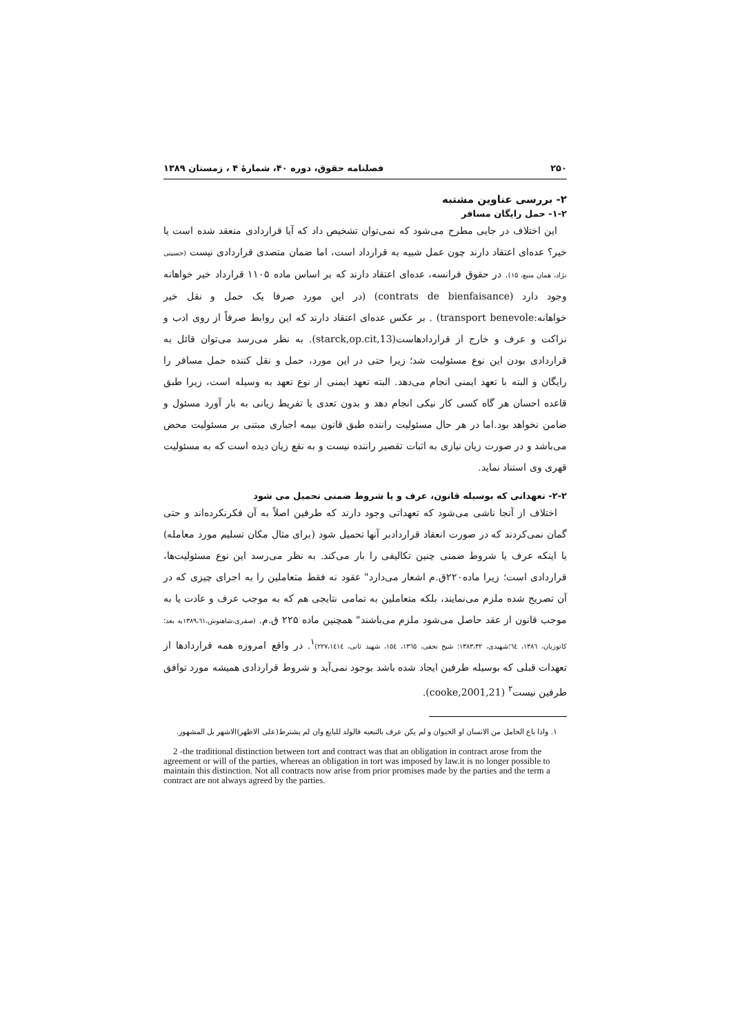۲۵۰ فصلنامه حقوق، دوره ۴۰، شمارۀ ۴ ، زمستان ۱۳۸۹
۲- بررسی عناوین مشتبه
۱-۲- حمل رایگان مسافر
این اختلاف در جایی مطرح می‌شود که نمی‌توان تشخیص داد که آیا قراردادی منعقد شده است یا خیر؟ عده‌ای اعتقاد دارند چون عمل شبیه به قرارداد است، اما ضمان متصدی قراردادی نیست (حسینی نژاد، همان منبع، ۱۵). در حقوق فرانسه، عده‌ای اعتقاد دارند که بر اساس ماده ۱۱۰۵ قرارداد خیر خواهانه وجود دارد (contrats de bienfaisance) (در این مورد صرفا یک حمل و نقل خیر خواهانه:transport benevole) . بر عکس عده‌ای اعتقاد دارند که این روابط صرفاً از روی ادب و نزاکت و عرف و خارج از قراردادهاست(starck,op.cit,13). به نظر می‌رسد می‌توان قائل به قراردادی بودن این نوع مسئولیت شد؛ زیرا حتی در این مورد، حمل و نقل کننده حمل مسافر را رایگان و البته با تعهد ایمنی انجام می‌دهد. البته تعهد ایمنی از نوع تعهد به وسیله است، زیرا طبق قاعده احسان هر گاه کسی کار نیکی انجام دهد و بدون تعدی یا تفریط زیانی به بار آورد مسئول و ضامن نخواهد بود.اما در هر حال مسئولیت راننده طبق قانون بیمه اجباری مبتنی بر مسئولیت محض می‌باشد و در صورت زیان نیازی به اثبات تقصیر راننده نیست و به نقع زیان دیده است که به مسئولیت قهری وی استناد نماید.
۲-۲- تعهداتی که بوسیله قانون، عرف و یا شروط ضمنی تحمیل می شود
اختلاف از آنجا ناشی می‌شود که تعهداتی وجود دارند که طرفین اصلاً به آن فکرنکرده‌اند و حتی گمان نمی‌کردند که در صورت انعقاد قراردادبر آنها تحمیل شود (برای مثال مکان تسلیم مورد معامله) یا اینکه عرف یا شروط ضمنی چنین تکالیفی را بار می‌کند. به نظر می‌رسد این نوع مسئولیت‌ها، قراردادی است؛ زیرا ماده۲۲۰ق.م اشعار می‌دارد" عقود نه فقط متعاملین را به اجرای چیزی که در آن تصریح شده ملزم می‌نمایند، بلکه متعاملین به تمامی نتایجی هم که به موجب عرف و عادت یا به موجب قانون از عقد حاصل می‌شود ملزم می‌باشند" همچنین ماده ۲۲۵ ق.م. (صفری،شاهنوش،۱۳۸۹،٦۱به بعد؛کاتوزیان، ۱۳۸٦، ٦٤؛شهیدی، ۱۳۸۳،۳۲؛ شیخ نجفی، ۱۳٦٥، ۱٥٤، شهید ثانی، ۲۲۷،۱٤۱٤)<sup>۱</sup>. در واقع امروزه همه قراردادها از تعهدات قبلی که بوسیله طرفین ایجاد شده باشد بوجود نمی‌آید و شروط قراردادی همیشه مورد توافق طرفین نیست<sup>۲</sup> (cooke,2001,21).
۱. واذا باع الحامل من الانسان او الحیوان و لم یکن عرف بالتبعیه فالولد للبایع وان لم یشترط(علی الاظهر)الاشهر بل المشهور.
2 -the traditional distinction between tort and contract was that an obligation in contract arose from the agreement or will of the parties, whereas an obligation in tort was imposed by law.it is no longer possible to maintain this distinction. Not all contracts now arise from prior promises made by the parties and the term a contract are not always agreed by the parties.